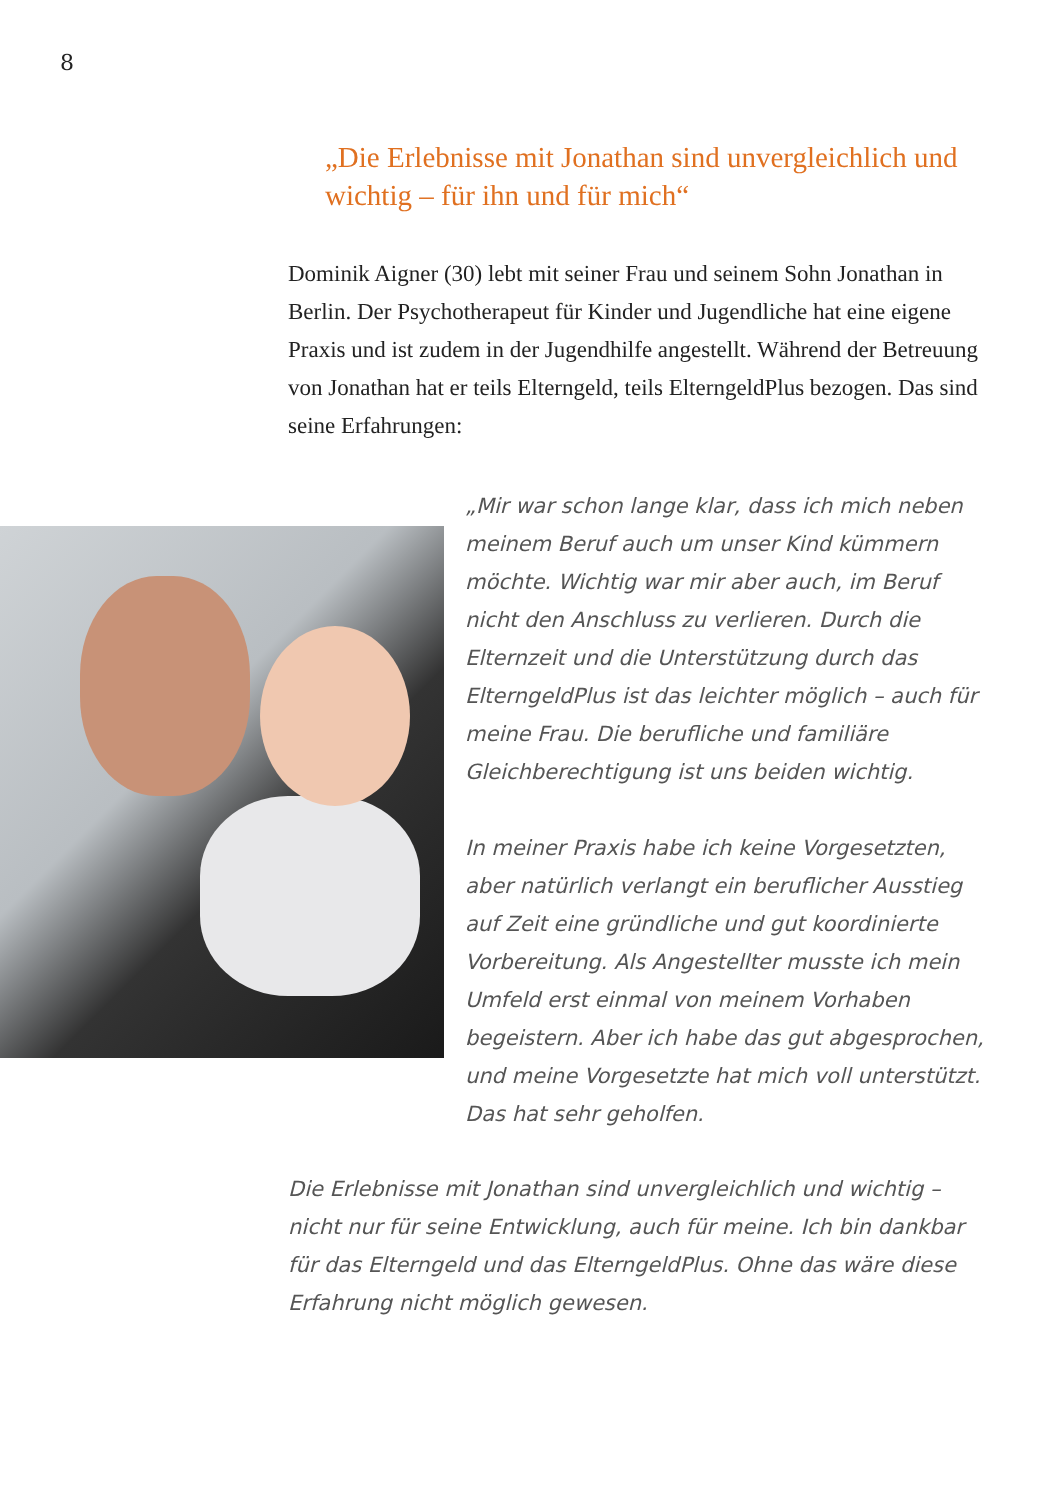8
„Die Erlebnisse mit Jonathan sind unvergleich­lich und wichtig – für ihn und für mich“
Dominik Aigner (30) lebt mit seiner Frau und seinem Sohn Jonathan in Berlin. Der Psychotherapeut für Kinder und Jugendliche hat eine eigene Praxis und ist zudem in der Jugendhilfe angestellt. Während der Betreuung von Jonathan hat er teils Elterngeld, teils ElterngeldPlus bezogen. Das sind seine Erfahrungen:
„Mir war schon lange klar, dass ich mich neben meinem Beruf auch um unser Kind kümmern möchte. Wichtig war mir aber auch, im Beruf nicht den Anschluss zu verlieren. Durch die Elternzeit und die Unterstützung durch das ElterngeldPlus ist das leichter möglich – auch für meine Frau. Die berufliche und familiäre Gleichberechtigung ist uns beiden wichtig.
In meiner Praxis habe ich keine Vorgesetzten, aber natürlich verlangt ein beruflicher Ausstieg auf Zeit eine gründliche und gut koordinierte Vorbereitung. Als Angestellter musste ich mein Umfeld erst einmal von meinem Vorhaben begeistern. Aber ich habe das gut abgesprochen, und meine Vorgesetzte hat mich voll unterstützt. Das hat sehr geholfen.
Die Erlebnisse mit Jonathan sind unvergleichlich und wichtig – nicht nur für seine Entwicklung, auch für meine. Ich bin dankbar für das Elterngeld und das ElterngeldPlus. Ohne das wäre diese Erfahrung nicht möglich gewesen.